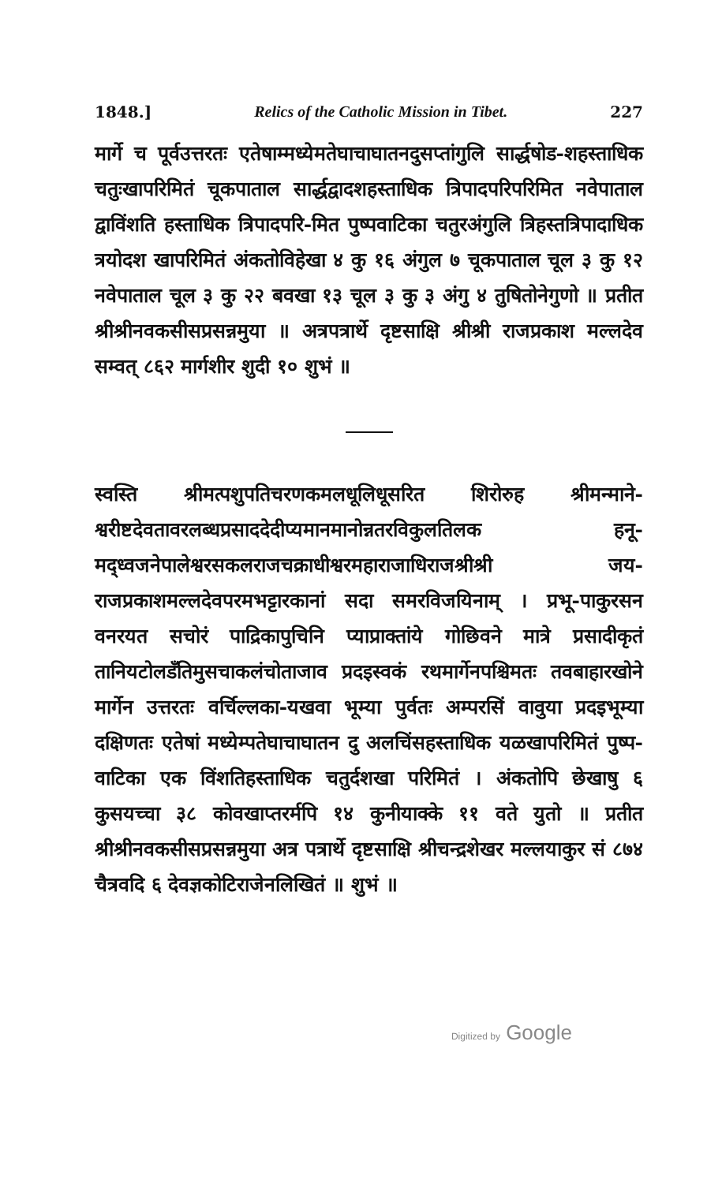1848.] Relics of the Catholic Mission in Tibet. 227
मार्गे च पूर्वउत्तरतः एतेषाम्मध्येमतेघाचाघातनदुसप्तांगुलि सार्द्धषोड-शहस्ताधिक चतुःखापरिमितं चूकपाताल सार्द्धद्वादशहस्ताधिक त्रिपादपरिपरिमित नवेपाताल द्वाविंशति हस्ताधिक त्रिपादपरि-मित पुष्पवाटिका चतुरअंगुलि त्रिहस्तत्रिपादाधिक त्रयोदश खापरिमितं अंकतोविहेखा ४ कु १६ अंगुल ७ चूकपाताल चूल ३ कु १२ नवेपाताल चूल ३ कु २२ बवखा १३ चूल ३ कु ३ अंगु ४ तुषितोनेगुणो ॥ प्रतीत श्रीश्रीनवकसीसप्रसन्नमुया ॥ अत्रपत्रार्थे दृष्टसाक्षि श्रीश्री राजप्रकाश मल्लदेव सम्वत् ८६२ मार्गशीर शुदी १० शुभं ॥
स्वस्ति श्रीमत्पशुपतिचरणकमलधूलिधूसरित शिरोरुह श्रीमन्माने-श्वरीष्टदेवतावरलब्धप्रसाददेदीप्यमानमानोन्नतरविकुलतिलक हनू-मद्ध्वजनेपालेश्वरसकलराजचक्राधीश्वरमहाराजाधिराजश्रीश्री जय-राजप्रकाशमल्लदेवपरमभट्टारकानां सदा समरविजयिनाम् । प्रभू-पाकुरसन वनरयत सचोरं पाद्रिकापुचिनि प्याप्राक्तांये गोछिवने मात्रे प्रसादीकृतं तानियटोलडँतिमुसचाकलंचोताजाव प्रदइस्वकं रथमार्गेनपश्चिमतः तवबाहारखोने मार्गेन उत्तरतः वर्चिल्लका-यखवा भूम्या पुर्वतः अम्परसिं वावुया प्रदइभूम्या दक्षिणतः एतेषां मध्येम्पतेघाचाघातन दु अलचिंसहस्ताधिक यळखापरिमितं पुष्प-वाटिका एक विंशतिहस्ताधिक चतुर्दशखा परिमितं । अंकतोपि छेखाषु ६ कुसयच्चा ३८ कोवखाप्तरर्मपि १४ कुनीयाक्के ११ वते युतो ॥ प्रतीत श्रीश्रीनवकसीसप्रसन्नमुया अत्र पत्रार्थे दृष्टसाक्षि श्रीचन्द्रशेखर मल्लयाकुर सं ८७४ चैत्रवदि ६ देवज्ञकोटिराजेनलिखितं ॥ शुभं ॥
Digitized by Google